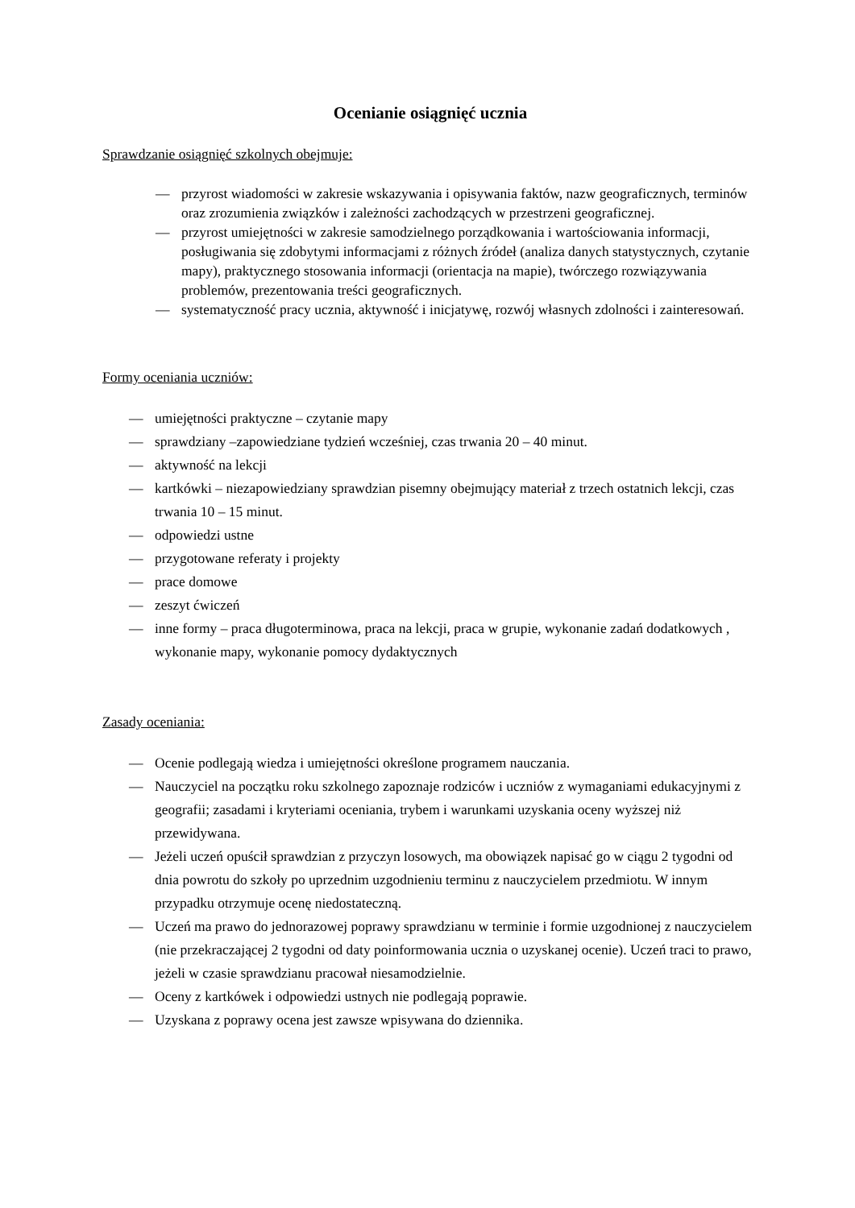Ocenianie osiągnięć ucznia
Sprawdzanie osiągnięć szkolnych obejmuje:
— przyrost wiadomości w zakresie wskazywania i opisywania faktów, nazw geograficznych, terminów oraz zrozumienia związków i zależności zachodzących w przestrzeni geograficznej.
— przyrost umiejętności w zakresie samodzielnego porządkowania i wartościowania informacji, posługiwania się zdobytymi informacjami z różnych źródeł (analiza danych statystycznych, czytanie mapy), praktycznego stosowania informacji (orientacja na mapie), twórczego rozwiązywania problemów, prezentowania treści geograficznych.
— systematyczność pracy ucznia, aktywność i inicjatywę, rozwój własnych zdolności i zainteresowań.
Formy oceniania uczniów:
— umiejętności praktyczne – czytanie mapy
— sprawdziany –zapowiedziane tydzień wcześniej, czas trwania 20 – 40 minut.
— aktywność na lekcji
— kartkówki – niezapowiedziany sprawdzian pisemny obejmujący materiał z trzech ostatnich lekcji, czas trwania 10 – 15 minut.
— odpowiedzi ustne
— przygotowane referaty i projekty
— prace domowe
— zeszyt ćwiczeń
— inne formy – praca długoterminowa, praca na lekcji, praca w grupie, wykonanie zadań dodatkowych , wykonanie mapy, wykonanie pomocy dydaktycznych
Zasady oceniania:
— Ocenie podlegają wiedza i umiejętności określone programem nauczania.
— Nauczyciel na początku roku szkolnego zapoznaje rodziców i uczniów z wymaganiami edukacyjnymi z geografii; zasadami i kryteriami oceniania, trybem i warunkami uzyskania oceny wyższej niż przewidywana.
— Jeżeli uczeń opuścił sprawdzian z przyczyn losowych, ma obowiązek napisać go w ciągu 2 tygodni od dnia powrotu do szkoły po uprzednim uzgodnieniu terminu z nauczycielem przedmiotu. W innym przypadku otrzymuje ocenę niedostateczną.
— Uczeń ma prawo do jednorazowej poprawy sprawdzianu w terminie i formie uzgodnionej z nauczycielem (nie przekraczającej 2 tygodni od daty poinformowania ucznia o uzyskanej ocenie). Uczeń traci to prawo, jeżeli w czasie sprawdzianu pracował niesamodzielnie.
— Oceny z kartkówek i odpowiedzi ustnych nie podlegają poprawie.
— Uzyskana z poprawy ocena jest zawsze wpisywana do dziennika.